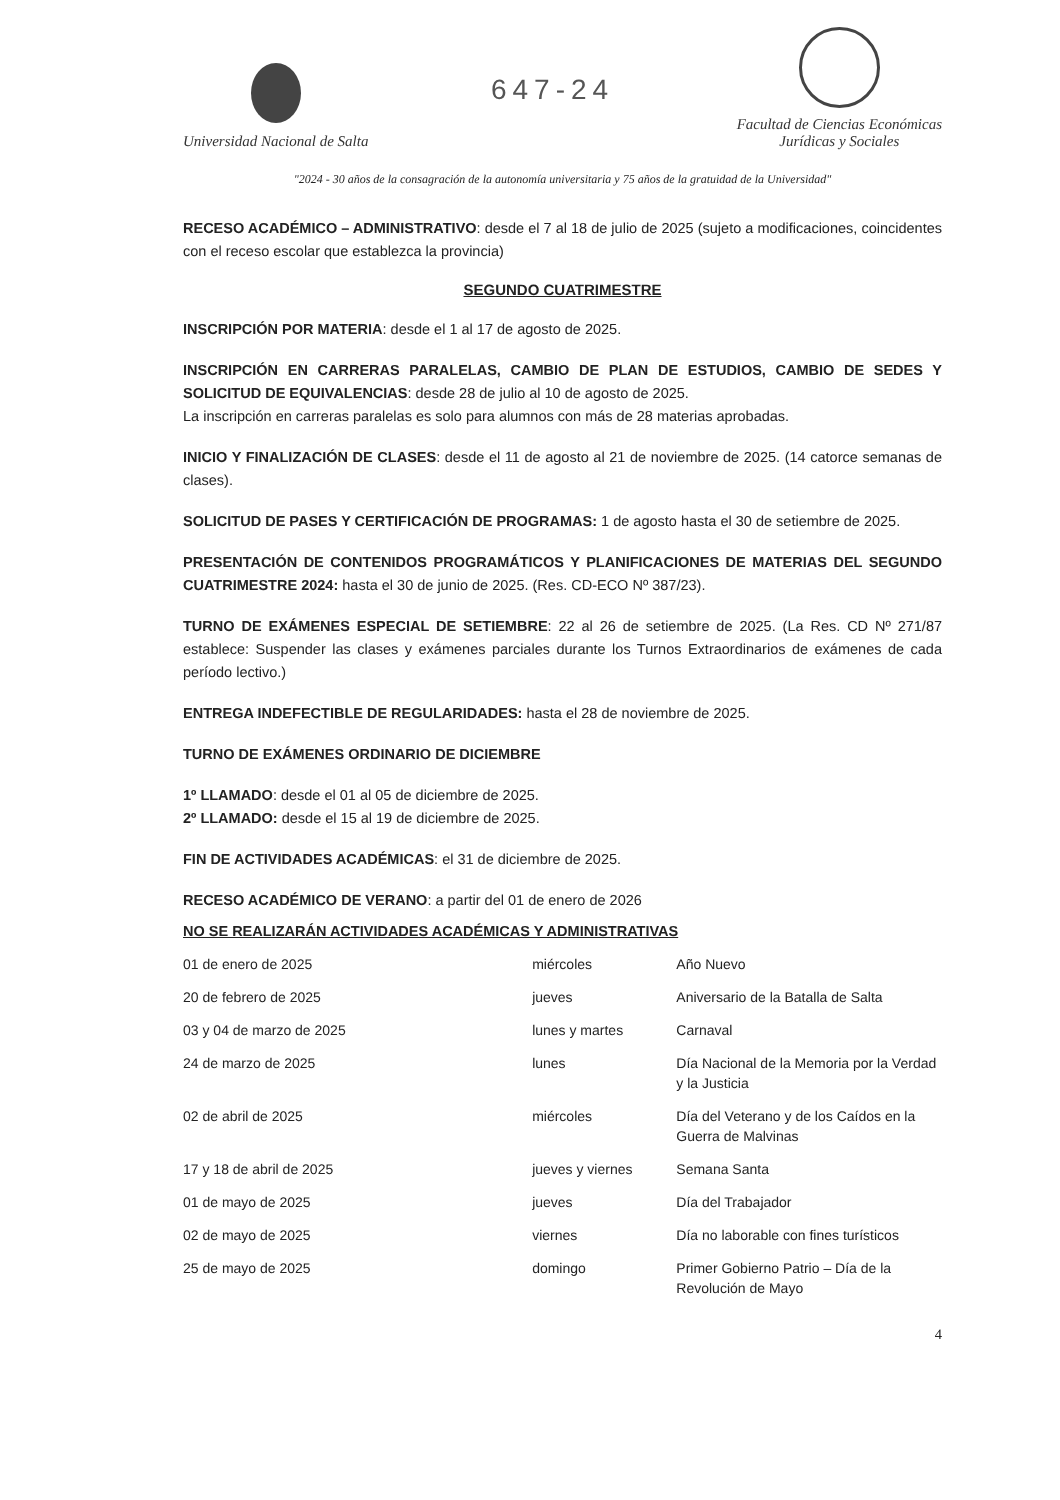Universidad Nacional de Salta
647-24
Facultad de Ciencias Económicas
Jurídicas y Sociales
"2024 - 30 años de la consagración de la autonomía universitaria y 75 años de la gratuidad de la Universidad"
RECESO ACADÉMICO – ADMINISTRATIVO: desde el 7 al 18 de julio de 2025 (sujeto a modificaciones, coincidentes con el receso escolar que establezca la provincia)
SEGUNDO CUATRIMESTRE
INSCRIPCIÓN POR MATERIA: desde el 1 al 17 de agosto de 2025.
INSCRIPCIÓN EN CARRERAS PARALELAS, CAMBIO DE PLAN DE ESTUDIOS, CAMBIO DE SEDES Y SOLICITUD DE EQUIVALENCIAS: desde 28 de julio al 10 de agosto de 2025.
La inscripción en carreras paralelas es solo para alumnos con más de 28 materias aprobadas.
INICIO Y FINALIZACIÓN DE CLASES: desde el 11 de agosto al 21 de noviembre de 2025. (14 catorce semanas de clases).
SOLICITUD DE PASES Y CERTIFICACIÓN DE PROGRAMAS: 1 de agosto hasta el 30 de setiembre de 2025.
PRESENTACIÓN DE CONTENIDOS PROGRAMÁTICOS Y PLANIFICACIONES DE MATERIAS DEL SEGUNDO CUATRIMESTRE 2024: hasta el 30 de junio de 2025. (Res. CD-ECO Nº 387/23).
TURNO DE EXÁMENES ESPECIAL DE SETIEMBRE: 22 al 26 de setiembre de 2025. (La Res. CD Nº 271/87 establece: Suspender las clases y exámenes parciales durante los Turnos Extraordinarios de exámenes de cada período lectivo.)
ENTREGA INDEFECTIBLE DE REGULARIDADES: hasta el 28 de noviembre de 2025.
TURNO DE EXÁMENES ORDINARIO DE DICIEMBRE
1º LLAMADO: desde el 01 al 05 de diciembre de 2025.
2º LLAMADO: desde el 15 al 19 de diciembre de 2025.
FIN DE ACTIVIDADES ACADÉMICAS: el 31 de diciembre de 2025.
RECESO ACADÉMICO DE VERANO: a partir del 01 de enero de 2026
NO SE REALIZARÁN ACTIVIDADES ACADÉMICAS Y ADMINISTRATIVAS
| 01 de enero de 2025 | miércoles | Año Nuevo |
| 20 de febrero de 2025 | jueves | Aniversario de la Batalla de Salta |
| 03 y 04 de marzo de 2025 | lunes y martes | Carnaval |
| 24 de marzo de 2025 | lunes | Día Nacional de la Memoria por la Verdad y la Justicia |
| 02 de abril de 2025 | miércoles | Día del Veterano y de los Caídos en la Guerra de Malvinas |
| 17 y 18 de abril de 2025 | jueves y viernes | Semana Santa |
| 01 de mayo de 2025 | jueves | Día del Trabajador |
| 02 de mayo de 2025 | viernes | Día no laborable con fines turísticos |
| 25 de mayo de 2025 | domingo | Primer Gobierno Patrio – Día de la Revolución de Mayo |
4